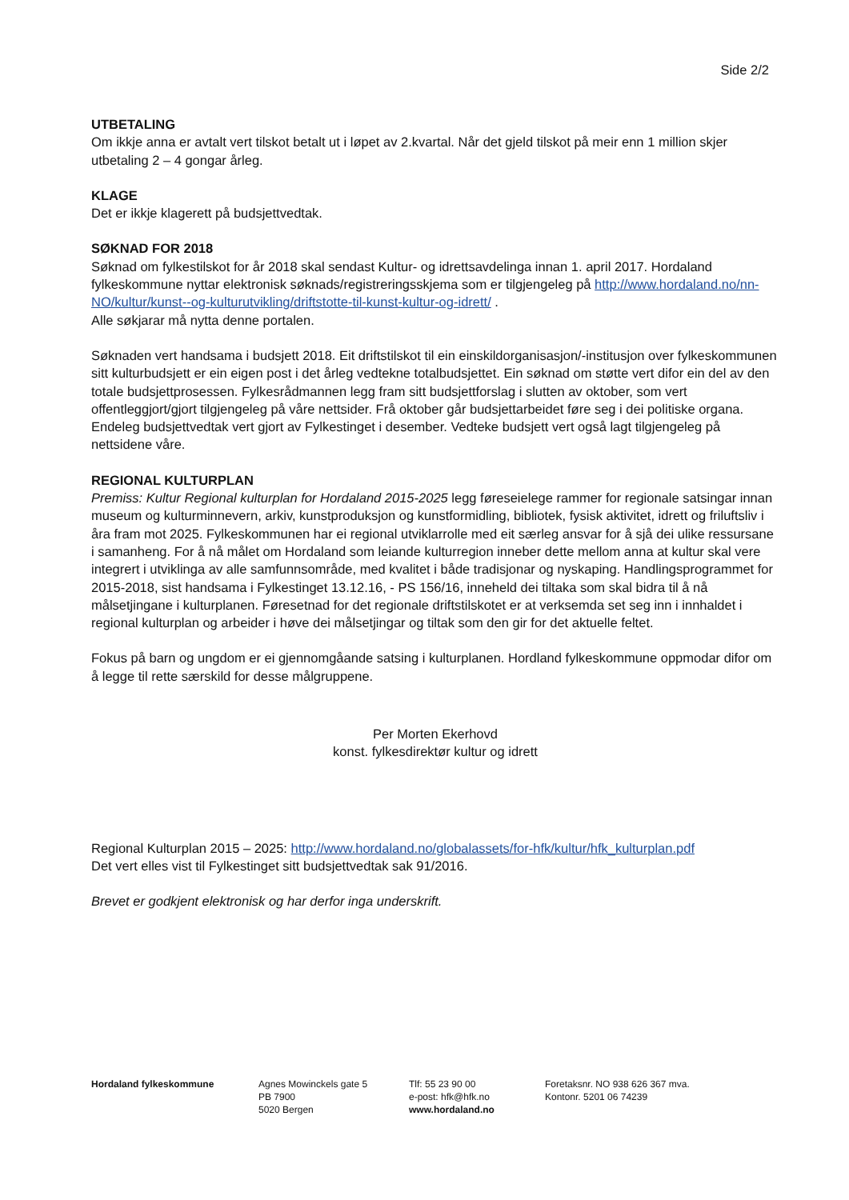Side 2/2
UTBETALING
Om ikkje anna er avtalt vert tilskot betalt ut i løpet av 2.kvartal. Når det gjeld tilskot på meir enn 1 million skjer utbetaling 2 – 4 gongar årleg.
KLAGE
Det er ikkje klagerett på budsjettvedtak.
SØKNAD FOR 2018
Søknad om fylkestilskot for år 2018 skal sendast Kultur- og idrettsavdelinga innan 1. april 2017. Hordaland fylkeskommune nyttar elektronisk søknads/registreringsskjema som er tilgjengeleg på http://www.hordaland.no/nn-NO/kultur/kunst--og-kulturutvikling/driftstotte-til-kunst-kultur-og-idrett/ .
Alle søkjarar må nytta denne portalen.
Søknaden vert handsama i budsjett 2018. Eit driftstilskot til ein einskildorganisasjon/-institusjon over fylkeskommunen sitt kulturbudsjett er ein eigen post i det årleg vedtekne totalbudsjettet. Ein søknad om støtte vert difor ein del av den totale budsjettprosessen. Fylkesrådmannen legg fram sitt budsjettforslag i slutten av oktober, som vert offentleggjort/gjort tilgjengeleg på våre nettsider. Frå oktober går budsjettarbeidet føre seg i dei politiske organa. Endeleg budsjettvedtak vert gjort av Fylkestinget i desember. Vedteke budsjett vert også lagt tilgjengeleg på nettsidene våre.
REGIONAL KULTURPLAN
Premiss: Kultur Regional kulturplan for Hordaland 2015-2025 legg føreseielege rammer for regionale satsingar innan museum og kulturminnevern, arkiv, kunstproduksjon og kunstformidling, bibliotek, fysisk aktivitet, idrett og friluftsliv i åra fram mot 2025. Fylkeskommunen har ei regional utviklarrolle med eit særleg ansvar for å sjå dei ulike ressursane i samanheng. For å nå målet om Hordaland som leiande kulturregion inneber dette mellom anna at kultur skal vere integrert i utviklinga av alle samfunnsområde, med kvalitet i både tradisjonar og nyskaping. Handlingsprogrammet for 2015-2018, sist handsama i Fylkestinget 13.12.16, - PS 156/16, inneheld dei tiltaka som skal bidra til å nå målsetjingane i kulturplanen. Føresetnad for det regionale driftstilskotet er at verksemda set seg inn i innhaldet i regional kulturplan og arbeider i høve dei målsetjingar og tiltak som den gir for det aktuelle feltet.
Fokus på barn og ungdom er ei gjennomgåande satsing i kulturplanen. Hordland fylkeskommune oppmodar difor om å legge til rette særskild for desse målgruppene.
Per Morten Ekerhovd
konst. fylkesdirektør kultur og idrett
Regional Kulturplan 2015 – 2025: http://www.hordaland.no/globalassets/for-hfk/kultur/hfk_kulturplan.pdf
Det vert elles vist til Fylkestinget sitt budsjettvedtak sak 91/2016.
Brevet er godkjent elektronisk og har derfor inga underskrift.
Hordaland fylkeskommune Agnes Mowinckels gate 5
PB 7900
5020 Bergen
Tlf: 55 23 90 00
e-post: hfk@hfk.no
www.hordaland.no
Foretaksnr. NO 938 626 367 mva.
Kontonr. 5201 06 74239